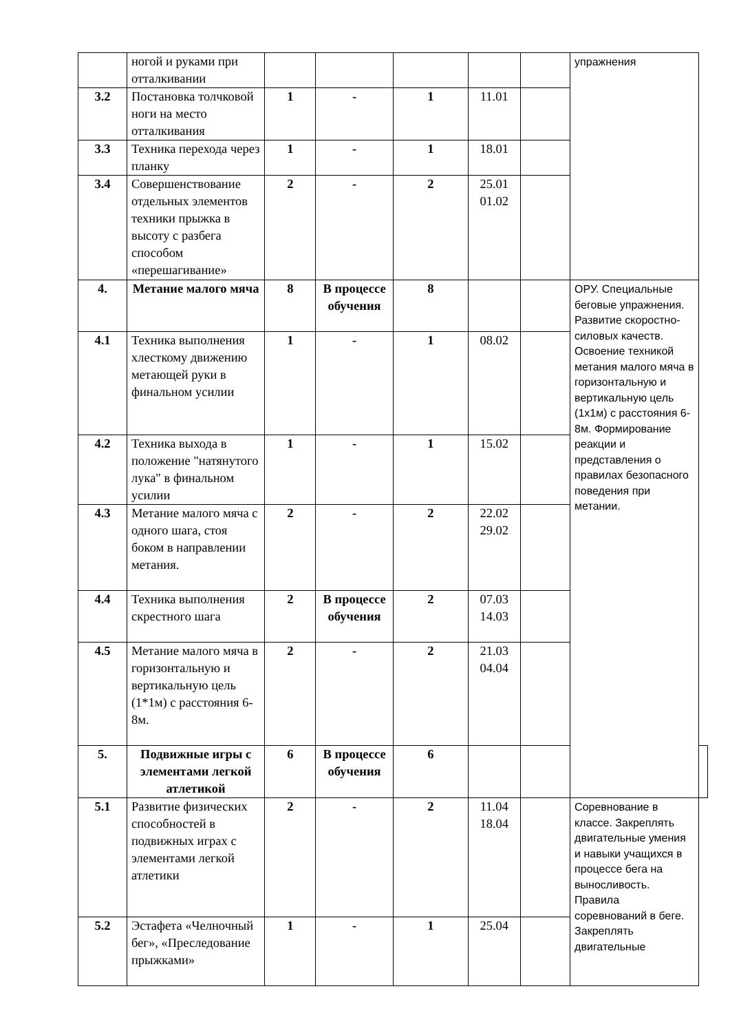| | ногой и руками при отталкивании | | | | | | упражнения | |
| 3.2 | Постановка толчковой ноги на место отталкивания | 1 | - | 1 | 11.01 | | | |
| 3.3 | Техника перехода через планку | 1 | - | 1 | 18.01 | | | |
| 3.4 | Совершенствование отдельных элементов техники прыжка в высоту с разбега способом «перешагивание» | 2 | - | 2 | 25.01 01.02 | | | |
| 4. | Метание малого мяча | 8 | В процессе обучения | 8 | | | ОРУ. Специальные беговые упражнения. Развитие скоростно-силовых качеств. Освоение техникой метания малого мяча в горизонтальную и вертикальную цель (1х1м) с расстояния 6-8м. Формирование реакции и представления о правилах безопасного поведения при метании. | |
| 4.1 | Техника выполнения хлесткому движению метающей руки в финальном усилии | 1 | - | 1 | 08.02 | | | |
| 4.2 | Техника выхода в положение "натянутого лука" в финальном усилии | 1 | - | 1 | 15.02 | | | |
| 4.3 | Метание малого мяча с одного шага, стоя боком в направлении метания. | 2 | - | 2 | 22.02 29.02 | | | |
| 4.4 | Техника выполнения скрестного шага | 2 | В процессе обучения | 2 | 07.03 14.03 | | | |
| 4.5 | Метание малого мяча в горизонтальную и вертикальную цель (1*1м) с расстояния 6-8м. | 2 | - | 2 | 21.03 04.04 | | | |
| 5. | Подвижные игры с элементами легкой атлетикой | 6 | В процессе обучения | 6 | | | | |
| 5.1 | Развитие физических способностей в подвижных играх с элементами легкой атлетики | 2 | - | 2 | 11.04 18.04 | | Соревнование в классе. Закреплять двигательные умения и навыки учащихся в процессе бега на выносливость. Правила соревнований в беге. Закреплять двигательные | |
| 5.2 | Эстафета «Челночный бег», «Преследование прыжками» | 1 | - | 1 | 25.04 | | | |